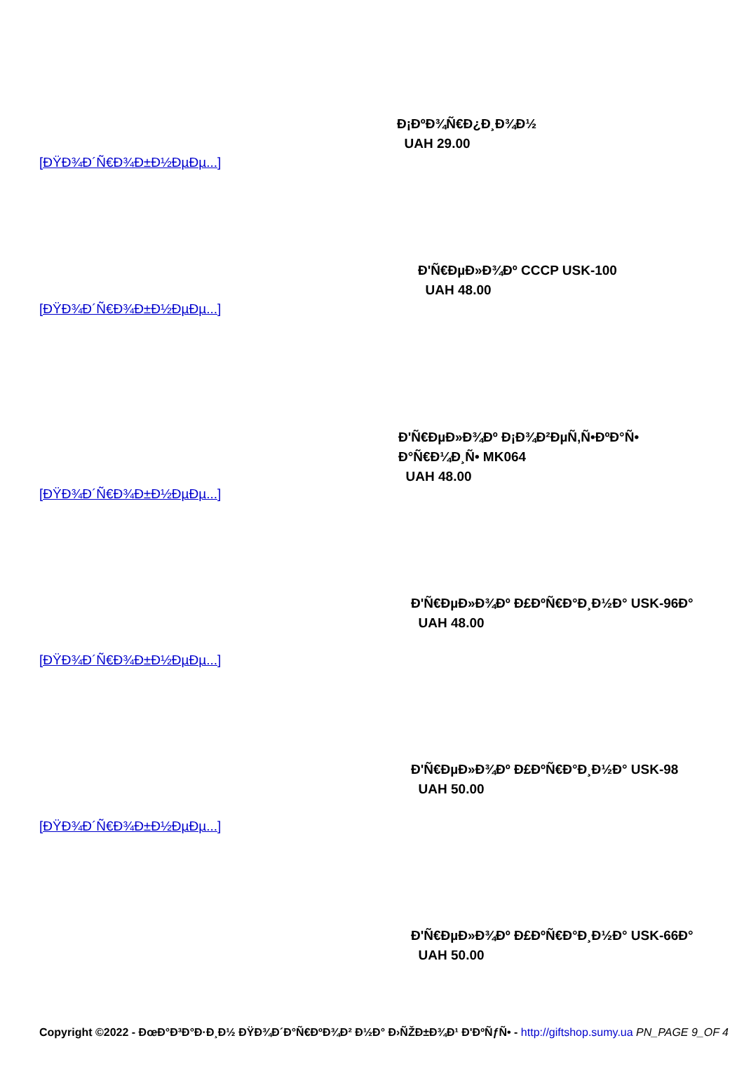Đ¡ĐºĐ¾Ñ€Đ¿Đ¸Đ¾Đ½
UAH 29.00
[ĐŸĐ¾Đ´Ñ€Đ¾Đ±Đ½ĐµĐµ...]
Đ'Ñ€ĐµĐ»Đ¾Đº CCCP USK-100
UAH 48.00
[ĐŸĐ¾Đ´Ñ€Đ¾Đ±Đ½ĐµĐµ...]
Đ'Ñ€ĐµĐ»Đ¾Đº Đ¡Đ¾Đ²ĐµÑ‚Ñ•ĐºĐ°Ñ• Đ°Ñ€Đ¼Đ¸Ñ• MK064
UAH 48.00
[ĐŸĐ¾Đ´Ñ€Đ¾Đ±Đ½ĐµĐµ...]
Đ'Ñ€ĐµĐ»Đ¾Đº Đ£ĐºÑ€Đ°Đ¸Đ½Đ° USK-96Đ°
UAH 48.00
[ĐŸĐ¾Đ´Ñ€Đ¾Đ±Đ½ĐµĐµ...]
Đ'Ñ€ĐµĐ»Đ¾Đº Đ£ĐºÑ€Đ°Đ¸Đ½Đ° USK-98
UAH 50.00
[ĐŸĐ¾Đ´Ñ€Đ¾Đ±Đ½ĐµĐµ...]
Đ'Ñ€ĐµĐ»Đ¾Đº Đ£ĐºÑ€Đ°Đ¸Đ½Đ° USK-66Đ°
UAH 50.00
Copyright ©2022 - ĐœĐ°Đ³Đ°Đ·Đ¸Đ½ ĐŸĐ¾Đ´Đ°Ñ€ĐºĐ¾Đ² Đ½Đ° Đ›ÑŽĐ±Đ¾Đ¹ Đ'ĐºÑƒÑ• - http://giftshop.sumy.ua PN_PAGE 9_OF 4